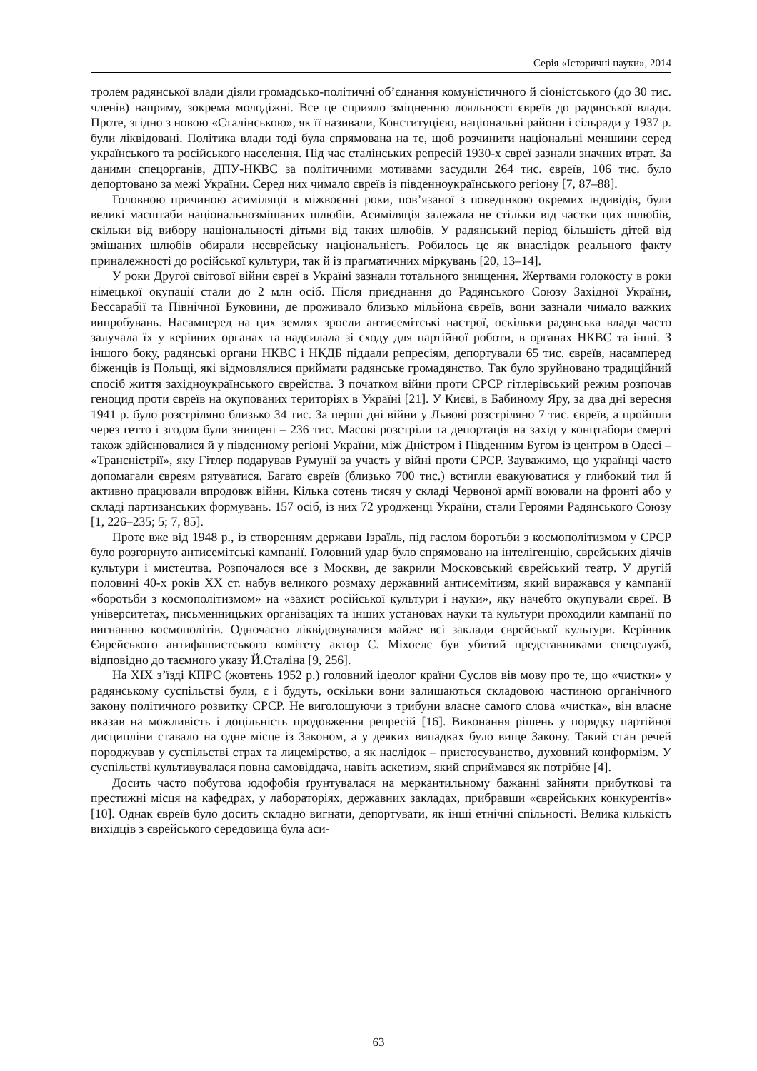Серія «Історичні науки», 2014
тролем радянської влади діяли громадсько-політичні об’єднання комуністичного й сіоністського (до 30 тис. членів) напряму, зокрема молодіжні. Все це сприяло зміцненню лояльності євреїв до радянської влади. Проте, згідно з новою «Сталінською», як її називали, Конституцією, національні райони і сільради у 1937 р. були ліквідовані. Політика влади тоді була спрямована на те, щоб розчинити національні меншини серед українського та російського населення. Під час сталінських репресій 1930-х євреї зазнали значних втрат. За даними спецорганів, ДПУ-НКВС за політичними мотивами засудили 264 тис. євреїв, 106 тис. було депортовано за межі України. Серед них чимало євреїв із південноукраїнського регіону [7, 87–88].
Головною причиною асиміляції в міжвоєнні роки, пов’язаної з поведінкою окремих індивідів, були великі масштаби національнозмішаних шлюбів. Асиміляція залежала не стільки від частки цих шлюбів, скільки від вибору національності дітьми від таких шлюбів. У радянський період більшість дітей від змішаних шлюбів обирали неєврейську національність. Робилось це як внаслідок реального факту приналежності до російської культури, так й із прагматичних міркувань [20, 13–14].
У роки Другої світової війни євреї в Україні зазнали тотального знищення. Жертвами голокосту в роки німецької окупації стали до 2 млн осіб. Після приєднання до Радянського Союзу Західної України, Бессарабії та Північної Буковини, де проживало близько мільйона євреїв, вони зазнали чимало важких випробувань. Насамперед на цих землях зросли антисемітські настрої, оскільки радянська влада часто залучала їх у керівних органах та надсилала зі сходу для партійної роботи, в органах НКВС та інші. З іншого боку, радянські органи НКВС і НКДБ піддали репресіям, депортували 65 тис. євреїв, насамперед біженців із Польщі, які відмовлялися приймати радянське громадянство. Так було зруйновано традиційний спосіб життя західноукраїнського єврейства. З початком війни проти СРСР гітлерівський режим розпочав геноцид проти євреїв на окупованих територіях в Україні [21]. У Києві, в Бабиному Яру, за два дні вересня 1941 р. було розстріляно близько 34 тис. За перші дні війни у Львові розстріляно 7 тис. євреїв, а пройшли через гетто і згодом були знищені – 236 тис. Масові розстріли та депортація на захід у концтабори смерті також здійснювалися й у південному регіоні України, між Дністром і Південним Бугом із центром в Одесі – «Трансністрії», яку Гітлер подарував Румунії за участь у війні проти СРСР. Зауважимо, що українці часто допомагали євреям рятуватися. Багато євреїв (близько 700 тис.) встигли евакуюватися у глибокий тил й активно працювали впродовж війни. Кілька сотень тисяч у складі Червоної армії воювали на фронті або у складі партизанських формувань. 157 осіб, із них 72 уродженці України, стали Героями Радянського Союзу [1, 226–235; 5; 7, 85].
Проте вже від 1948 р., із створенням держави Ізраїль, під гаслом боротьби з космополітизмом у СРСР було розгорнуто антисемітські кампанії. Головний удар було спрямовано на інтелігенцію, єврейських діячів культури і мистецтва. Розпочалося все з Москви, де закрили Московський єврейський театр. У другій половині 40-х років ХХ ст. набув великого розмаху державний антисемітизм, який виражався у кампанії «боротьби з космополітизмом» на «захист російської культури і науки», яку начебто окупували євреї. В університетах, письменницьких організаціях та інших установах науки та культури проходили кампанії по вигнанню космополітів. Одночасно ліквідовувалися майже всі заклади єврейської культури. Керівник Єврейського антифашистського комітету актор С. Міхоелс був убитий представниками спецслужб, відповідно до таємного указу Й.Сталіна [9, 256].
На ХІХ з’їзді КПРС (жовтень 1952 р.) головний ідеолог країни Суслов вів мову про те, що «чистки» у радянському суспільстві були, є і будуть, оскільки вони залишаються складовою частиною органічного закону політичного розвитку СРСР. Не виголошуючи з трибуни власне самого слова «чистка», він власне вказав на можливість і доцільність продовження репресій [16]. Виконання рішень у порядку партійної дисципліни ставало на одне місце із Законом, а у деяких випадках було вище Закону. Такий стан речей породжував у суспільстві страх та лицемірство, а як наслідок – пристосуванство, духовний конформізм. У суспільстві культивувалася повна самовіддача, навіть аскетизм, який сприймався як потрібне [4].
Досить часто побутова юдофобія ґрунтувалася на меркантильному бажанні зайняти прибуткові та престижні місця на кафедрах, у лабораторіях, державних закладах, прибравши «єврейських конкурентів» [10]. Однак євреїв було досить складно вигнати, депортувати, як інші етнічні спільності. Велика кількість вихідців з єврейського середовища була аси-
63